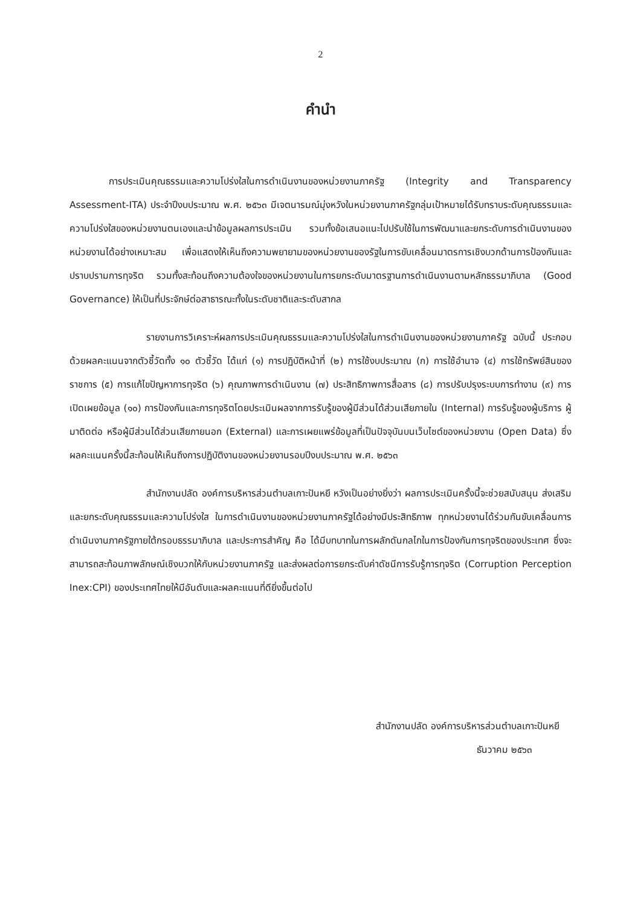2
คำนำ
การประเมินคุณธรรมและความโปร่งใสในการดำเนินงานของหน่วยงานภาครัฐ (Integrity and Transparency Assessment-ITA) ประจำปีงบประมาณ พ.ศ. ๒๕๖๓ มีเจตนารมณ์มุ่งหวังในหน่วยงานภาครัฐกลุ่มเป้าหมายได้รับทราบระดับคุณธรรมและความโปร่งใสของหน่วยงานตนเองและนำข้อมูลผลการประเมิน รวมทั้งข้อเสนอแนะไปปรับใช้ในการพัฒนาและยกระดับการดำเนินงานของหน่วยงานได้อย่างเหมาะสม เพื่อแสดงให้เห็นถึงความพยายามของหน่วยงานของรัฐในการขับเคลื่อนมาตรการเชิงบวกด้านการป้องกันและปราบปรามการทุจริต รวมทั้งสะท้อนถึงความต้องใจของหน่วยงานในการยกระดับมาตรฐานการดำเนินงานตามหลักธรรมาภิบาล (Good Governance) ให้เป็นที่ประจักษ์ต่อสาธารณะทั้งในระดับชาติและระดับสากล
รายงานการวิเคราะห์ผลการประเมินคุณธรรมและความโปร่งใสในการดำเนินงานของหน่วยงานภาครัฐ ฉบับนี้ ประกอบด้วยผลคะแนนจากตัวชี้วัดทั้ง ๑๐ ตัวชี้วัด ได้แก่ (๑) การปฏิบัติหน้าที่ (๒) การใช้งบประมาณ (ก) การใช้อำนาจ (๔) การใช้ทรัพย์สินของราชการ (๕) การแก้ไขปัญหาการทุจริต (๖) คุณภาพการดำเนินงาน (๗) ประสิทธิภาพการสื่อสาร (๘) การปรับปรุงระบบการทำงาน (๙) การเปิดเผยข้อมูล (๑๐) การป้องกันและการทุจริตโดยประเมินผลจากการรับรู้ของผู้มีส่วนได้ส่วนเสียภายใน (Internal) การรับรู้ของผู้บริการ ผู้มาติดต่อ หรือผู้มีส่วนได้ส่วนเสียภายนอก (External) และการเผยแพร่ข้อมูลที่เป็นปัจจุบันบนเว็บไซต์ของหน่วยงาน (Open Data) ซึ่งผลคะแนนครั้งนี้สะท้อนให้เห็นถึงการปฏิบัติงานของหน่วยงานรอบปีงบประมาณ พ.ศ. ๒๕๖๓
สำนักงานปลัด องค์การบริหารส่วนตำบลเกาะปันหยี หวังเป็นอย่างยิ่งว่า ผลการประเมินครั้งนี้จะช่วยสนับสนุน ส่งเสริม และยกระดับคุณธรรมและความโปร่งใส ในการดำเนินงานของหน่วยงานภาครัฐได้อย่างมีประสิทธิภาพ ทุกหน่วยงานได้ร่วมกันขับเคลื่อนการดำเนินงานภาครัฐภายใต้กรอบธรรมาภิบาล และประการสำคัญ คือ ได้มีบทบาทในการผลักดันกลไกในการป้องกันการทุจริตของประเทศ ซึ่งจะสามารถสะท้อนภาพลักษณ์เชิงบวกให้กับหน่วยงานภาครัฐ และส่งผลต่อการยกระดับค่าดัชนีการรับรู้การทุจริต (Corruption Perception Inex:CPI) ของประเทศไทยให้มีอันดับและผลคะแนนที่ดียิ่งขึ้นต่อไป
สำนักงานปลัด องค์การบริหารส่วนตำบลเกาะปันหยี
ธันวาคม ๒๕๖๓